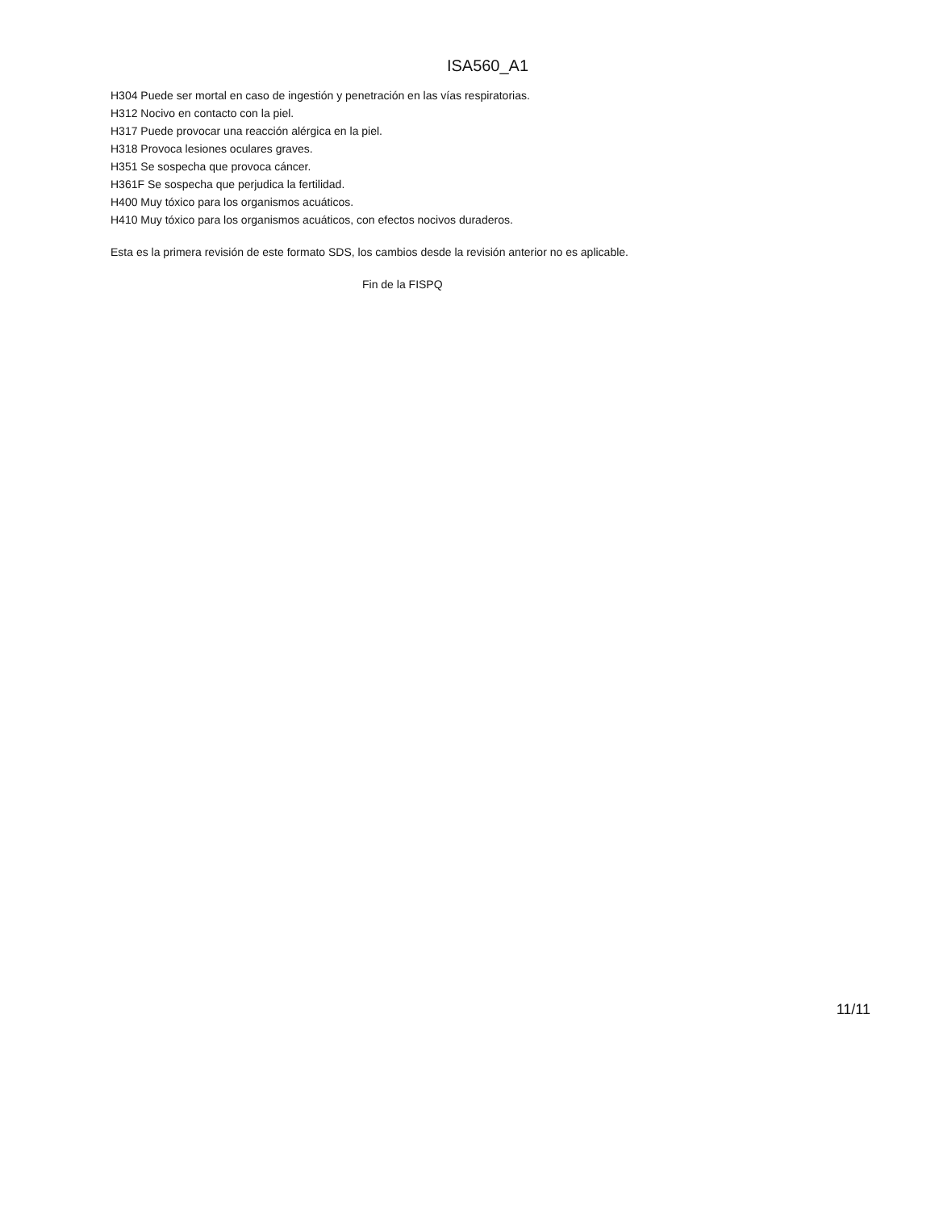ISA560_A1
H304 Puede ser mortal en caso de ingestión y penetración en las vías respiratorias.
H312 Nocivo en contacto con la piel.
H317 Puede provocar una reacción alérgica en la piel.
H318 Provoca lesiones oculares graves.
H351 Se sospecha que provoca cáncer.
H361F Se sospecha que perjudica la fertilidad.
H400 Muy tóxico para los organismos acuáticos.
H410 Muy tóxico para los organismos acuáticos, con efectos nocivos duraderos.
Esta es la primera revisión de este formato SDS, los cambios desde la revisión anterior no es aplicable.
Fin de la FISPQ
11/11